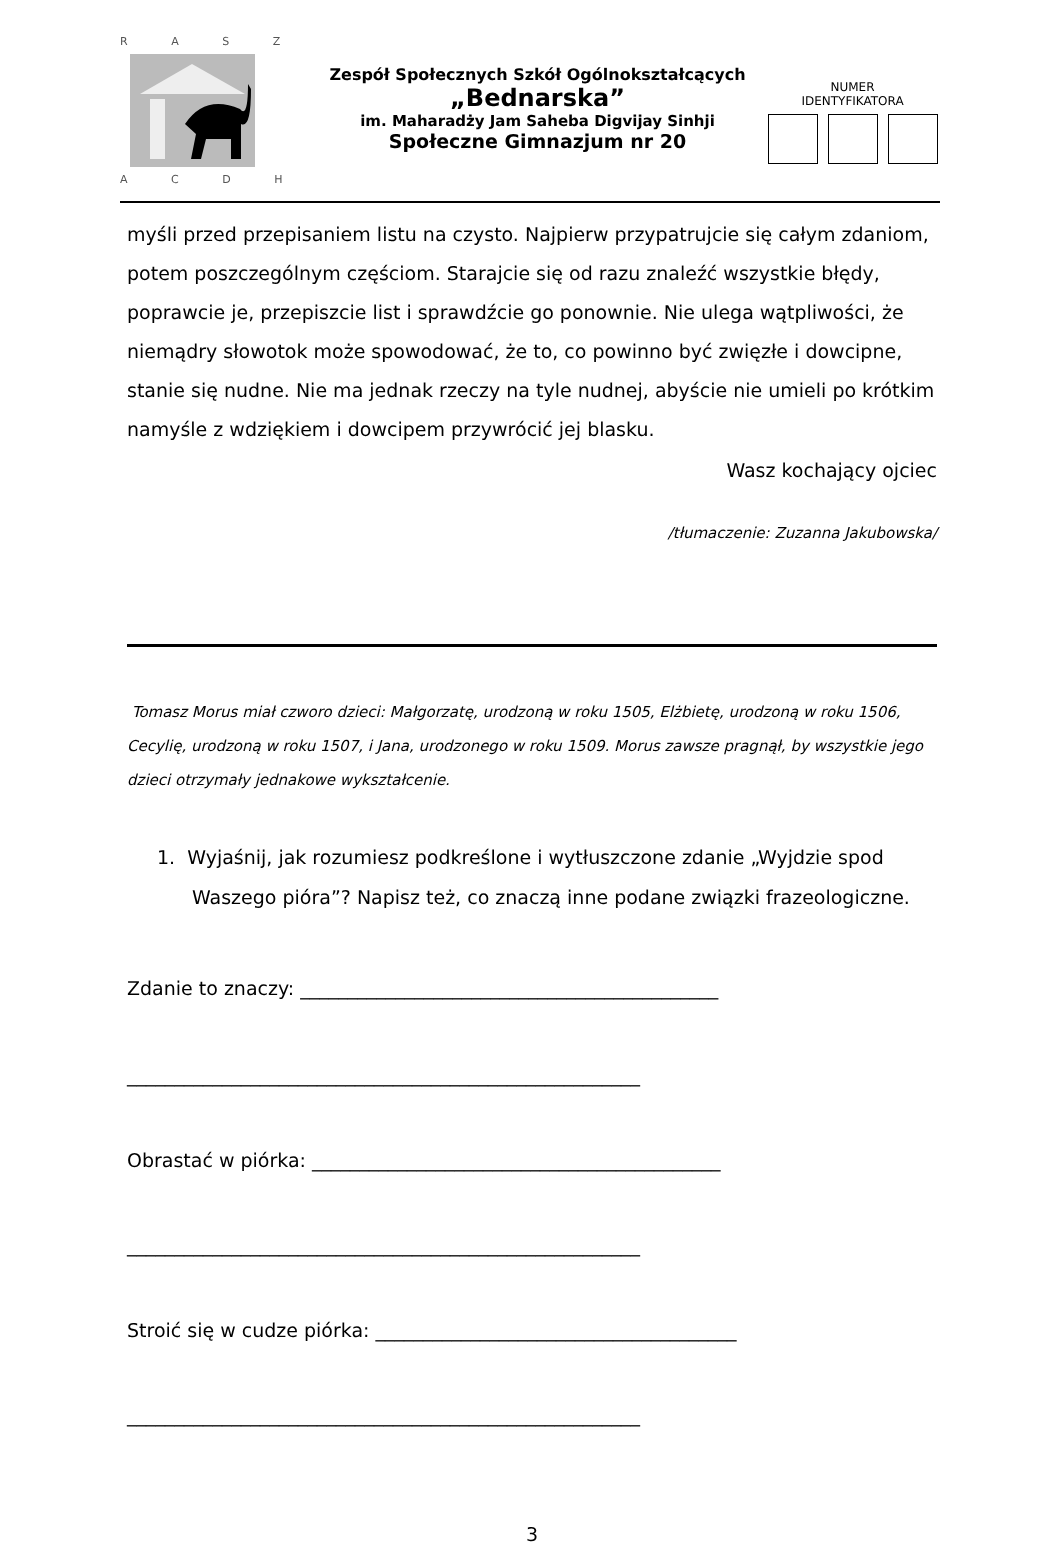R A S Z
A C D H
Zespół Społecznych Szkół Ogólnokształcących
„Bednarska”
im. Maharadży Jam Saheba Digvijay Sinhji
Społeczne Gimnazjum nr 20
NUMER
IDENTYFIKATORA
myśli przed przepisaniem listu na czysto. Najpierw przypatrujcie się całym zdaniom, potem poszczególnym częściom. Starajcie się od razu znaleźć wszystkie błędy, poprawcie je, przepiszcie list i sprawdźcie go ponownie. Nie ulega wątpliwości, że niemądry słowotok może spowodować, że to, co powinno być zwięzłe i dowcipne, stanie się nudne. Nie ma jednak rzeczy na tyle nudnej, abyście nie umieli po krótkim namyśle z wdziękiem i dowcipem przywrócić jej blasku.
Wasz kochający ojciec
/tłumaczenie: Zuzanna Jakubowska/
Tomasz Morus miał czworo dzieci: Małgorzatę, urodzoną w roku 1505, Elżbietę, urodzoną w roku 1506, Cecylię, urodzoną w roku 1507, i Jana, urodzonego w roku 1509. Morus zawsze pragnął, by wszystkie jego dzieci otrzymały jednakowe wykształcenie.
1. Wyjaśnij, jak rozumiesz podkreślone i wytłuszczone zdanie „Wyjdzie spod Waszego pióra”? Napisz też, co znaczą inne podane związki frazeologiczne.
Zdanie to znaczy: ____________________________________________
______________________________________________________
Obrastać w piórka: ___________________________________________
______________________________________________________
Stroić się w cudze piórka: ______________________________________
______________________________________________________
3